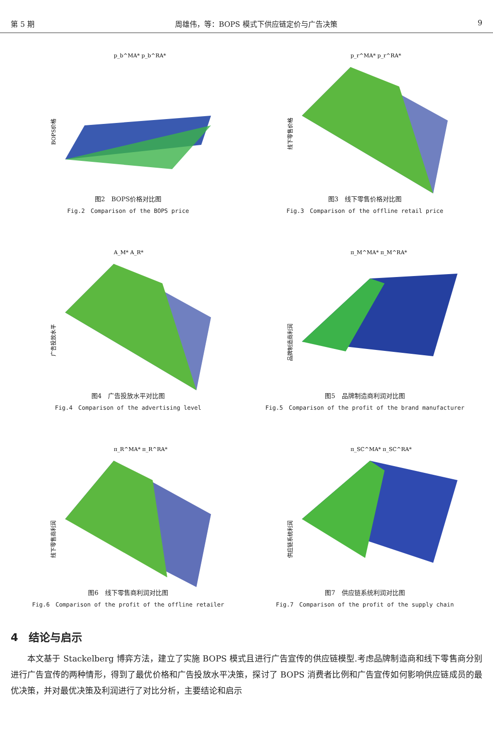第 5 期 周雄伟，等：BOPS 模式下供应链定价与广告决策 9
p_b^MA* p_b^RA*
BOPS价格
图2　BOPS价格对比图
Fig.2　Comparison of the BOPS price
p_r^MA* p_r^RA*
线下零售价格
图3　线下零售价格对比图
Fig.3　Comparison of the offline retail price
A_M* A_R*
广告投放水平
图4　广告投放水平对比图
Fig.4　Comparison of the advertising level
π_M^MA* π_M^RA*
品牌制造商利润
图5　品牌制造商利润对比图
Fig.5　Comparison of the profit of the brand manufacturer
π_R^MA* π_R^RA*
线下零售商利润
图6　线下零售商利润对比图
Fig.6　Comparison of the profit of the offline retailer
π_SC^MA* π_SC^RA*
供应链系统利润
图7　供应链系统利润对比图
Fig.7　Comparison of the profit of the supply chain
4　结论与启示
本文基于 Stackelberg 博弈方法，建立了实施 BOPS 模式且进行广告宣传的供应链模型.考虑品牌制造商和线下零售商分别进行广告宣传的两种情形，得到了最优价格和广告投放水平决策，探讨了 BOPS 消费者比例和广告宣传如何影响供应链成员的最优决策，并对最优决策及利润进行了对比分析，主要结论和启示